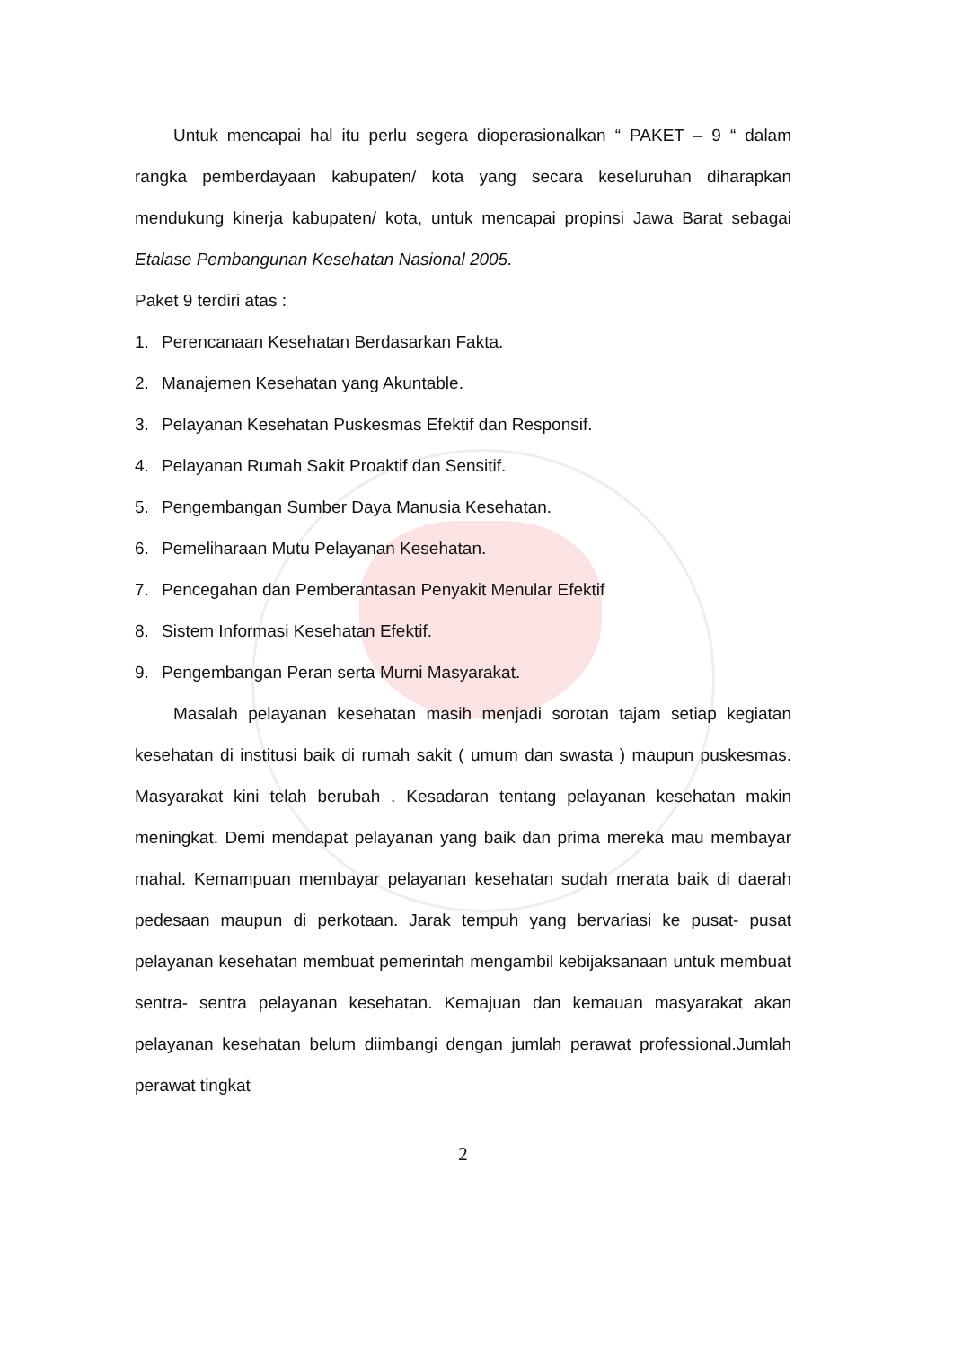Untuk mencapai hal itu perlu segera dioperasionalkan “ PAKET – 9 “ dalam rangka pemberdayaan kabupaten/ kota yang secara keseluruhan diharapkan mendukung kinerja kabupaten/ kota, untuk mencapai propinsi Jawa Barat sebagai Etalase Pembangunan Kesehatan Nasional 2005.
Paket 9 terdiri atas :
1. Perencanaan Kesehatan Berdasarkan Fakta.
2. Manajemen Kesehatan yang Akuntable.
3. Pelayanan Kesehatan Puskesmas Efektif dan Responsif.
4. Pelayanan Rumah Sakit Proaktif dan Sensitif.
5. Pengembangan Sumber Daya Manusia Kesehatan.
6. Pemeliharaan Mutu Pelayanan Kesehatan.
7. Pencegahan dan Pemberantasan Penyakit Menular Efektif
8. Sistem Informasi Kesehatan Efektif.
9. Pengembangan Peran serta Murni Masyarakat.
Masalah pelayanan kesehatan masih menjadi sorotan tajam setiap kegiatan kesehatan di institusi baik di rumah sakit ( umum dan swasta ) maupun puskesmas. Masyarakat kini telah berubah . Kesadaran tentang pelayanan kesehatan makin meningkat. Demi mendapat pelayanan yang baik dan prima mereka mau membayar mahal. Kemampuan membayar pelayanan kesehatan sudah merata baik di daerah pedesaan maupun di perkotaan. Jarak tempuh yang bervariasi ke pusat- pusat pelayanan kesehatan membuat pemerintah mengambil kebijaksanaan untuk membuat sentra- sentra pelayanan kesehatan. Kemajuan dan kemauan masyarakat akan pelayanan kesehatan belum diimbangi dengan jumlah perawat professional.Jumlah perawat tingkat
2